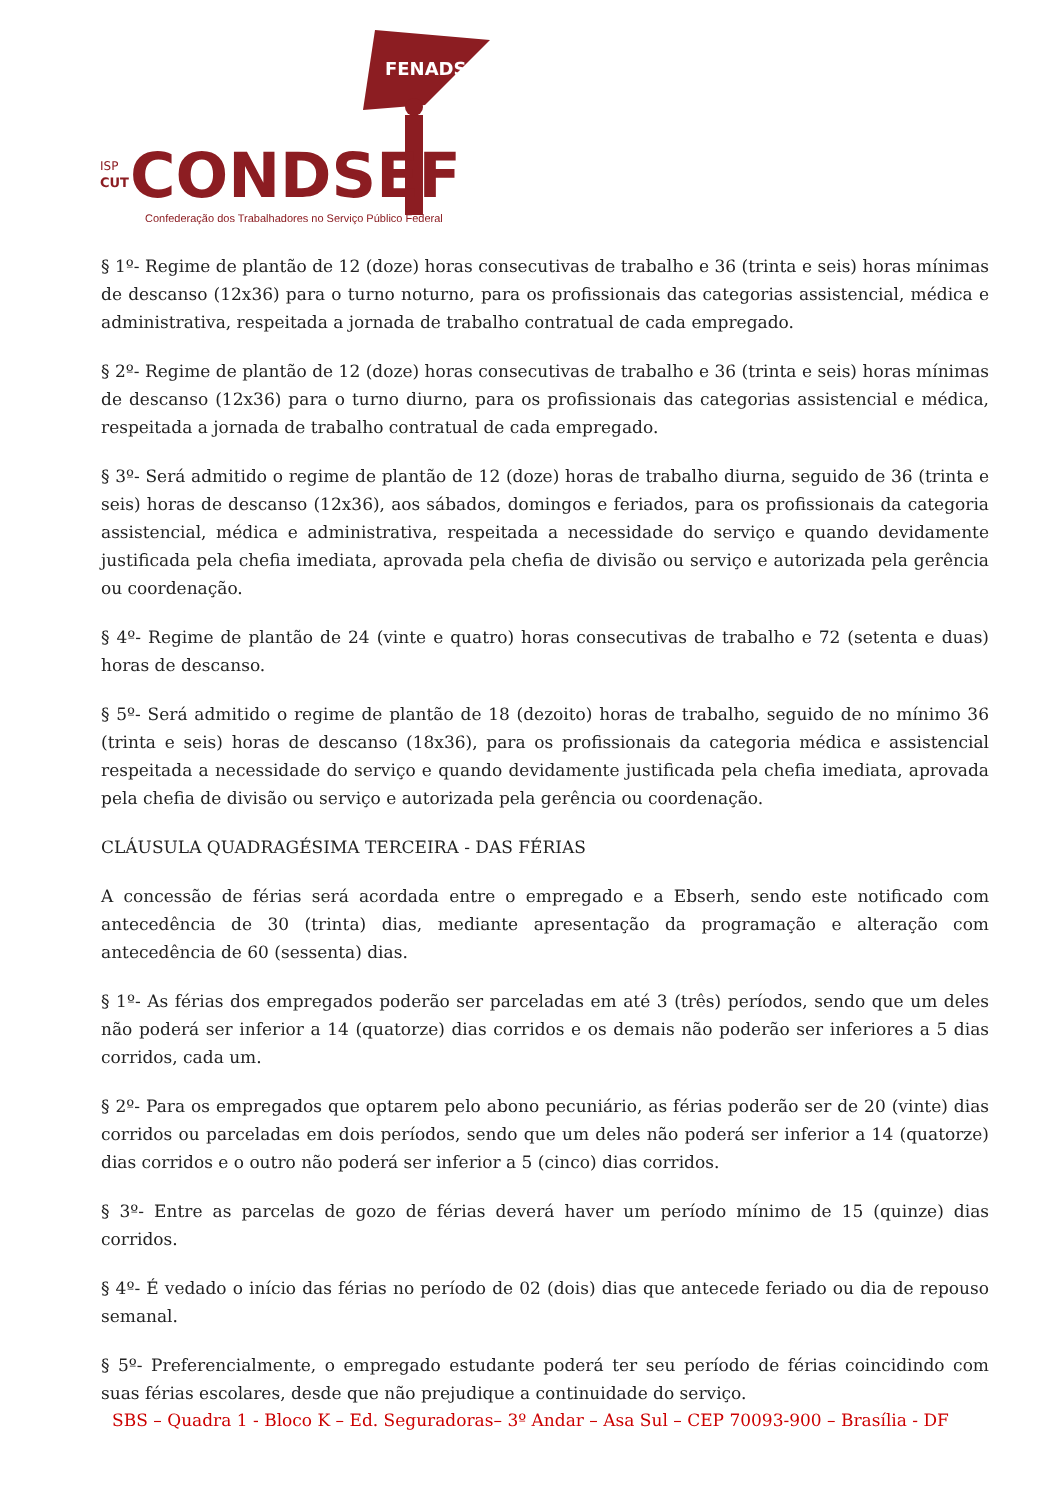FENADSEF
ISP
CUT
CONDSEF
Confederação dos Trabalhadores no Serviço Público Federal
§ 1º- Regime de plantão de 12 (doze) horas consecutivas de trabalho e 36 (trinta e seis) horas mínimas de descanso (12x36) para o turno noturno, para os profissionais das categorias assistencial, médica e administrativa, respeitada a jornada de trabalho contratual de cada empregado.
§ 2º- Regime de plantão de 12 (doze) horas consecutivas de trabalho e 36 (trinta e seis) horas mínimas de descanso (12x36) para o turno diurno, para os profissionais das categorias assistencial e médica, respeitada a jornada de trabalho contratual de cada empregado.
§ 3º- Será admitido o regime de plantão de 12 (doze) horas de trabalho diurna, seguido de 36 (trinta e seis) horas de descanso (12x36), aos sábados, domingos e feriados, para os profissionais da categoria assistencial, médica e administrativa, respeitada a necessidade do serviço e quando devidamente justificada pela chefia imediata, aprovada pela chefia de divisão ou serviço e autorizada pela gerência ou coordenação.
§ 4º- Regime de plantão de 24 (vinte e quatro) horas consecutivas de trabalho e 72 (setenta e duas) horas de descanso.
§ 5º- Será admitido o regime de plantão de 18 (dezoito) horas de trabalho, seguido de no mínimo 36 (trinta e seis) horas de descanso (18x36), para os profissionais da categoria médica e assistencial respeitada a necessidade do serviço e quando devidamente justificada pela chefia imediata, aprovada pela chefia de divisão ou serviço e autorizada pela gerência ou coordenação.
CLÁUSULA QUADRAGÉSIMA TERCEIRA - DAS FÉRIAS
A concessão de férias será acordada entre o empregado e a Ebserh, sendo este notificado com antecedência de 30 (trinta) dias, mediante apresentação da programação e alteração com antecedência de 60 (sessenta) dias.
§ 1º- As férias dos empregados poderão ser parceladas em até 3 (três) períodos, sendo que um deles não poderá ser inferior a 14 (quatorze) dias corridos e os demais não poderão ser inferiores a 5 dias corridos, cada um.
§ 2º- Para os empregados que optarem pelo abono pecuniário, as férias poderão ser de 20 (vinte) dias corridos ou parceladas em dois períodos, sendo que um deles não poderá ser inferior a 14 (quatorze) dias corridos e o outro não poderá ser inferior a 5 (cinco) dias corridos.
§ 3º- Entre as parcelas de gozo de férias deverá haver um período mínimo de 15 (quinze) dias corridos.
§ 4º- É vedado o início das férias no período de 02 (dois) dias que antecede feriado ou dia de repouso semanal.
§ 5º- Preferencialmente, o empregado estudante poderá ter seu período de férias coincidindo com suas férias escolares, desde que não prejudique a continuidade do serviço.
SBS – Quadra 1 - Bloco K – Ed. Seguradoras– 3º Andar – Asa Sul – CEP 70093-900 – Brasília - DF